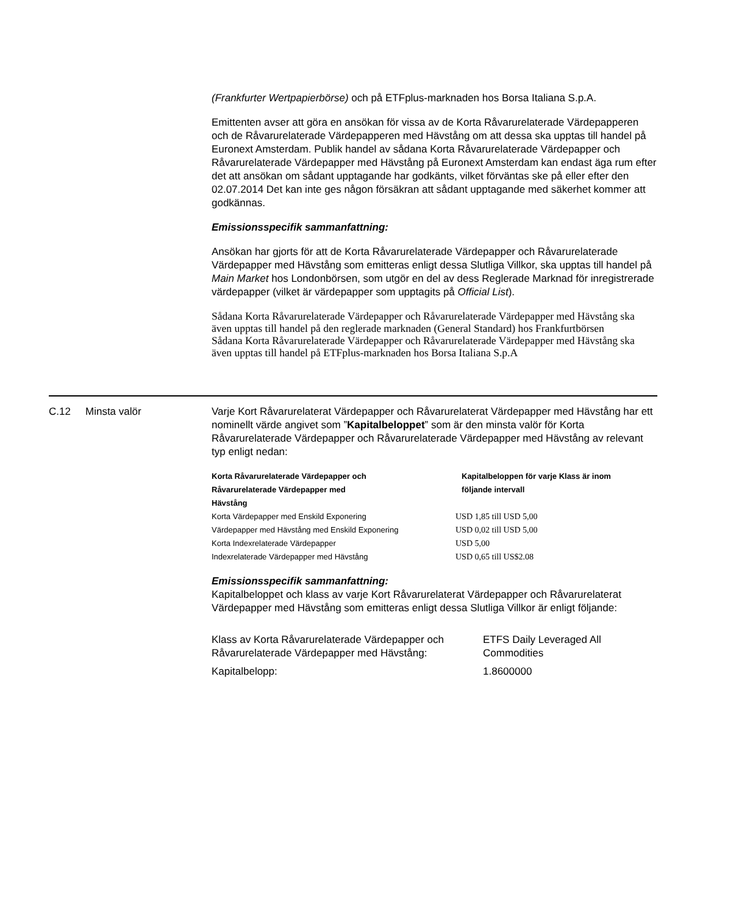(Frankfurter Wertpapierbörse) och på ETFplus-marknaden hos Borsa Italiana S.p.A.
Emittenten avser att göra en ansökan för vissa av de Korta Råvarurelaterade Värdepapperen och de Råvarurelaterade Värdepapperen med Hävstång om att dessa ska upptas till handel på Euronext Amsterdam. Publik handel av sådana Korta Råvarurelaterade Värdepapper och Råvarurelaterade Värdepapper med Hävstång på Euronext Amsterdam kan endast äga rum efter det att ansökan om sådant upptagande har godkänts, vilket förväntas ske på eller efter den 02.07.2014 Det kan inte ges någon försäkran att sådant upptagande med säkerhet kommer att godkännas.
Emissionsspecifik sammanfattning:
Ansökan har gjorts för att de Korta Råvarurelaterade Värdepapper och Råvarurelaterade Värdepapper med Hävstång som emitteras enligt dessa Slutliga Villkor, ska upptas till handel på Main Market hos Londonbörsen, som utgör en del av dess Reglerade Marknad för inregistrerade värdepapper (vilket är värdepapper som upptagits på Official List).
Sådana Korta Råvarurelaterade Värdepapper och Råvarurelaterade Värdepapper med Hävstång ska även upptas till handel på den reglerade marknaden (General Standard) hos Frankfurtbörsen
Sådana Korta Råvarurelaterade Värdepapper och Råvarurelaterade Värdepapper med Hävstång ska även upptas till handel på ETFplus-marknaden hos Borsa Italiana S.p.A
C.12 Minsta valör Varje Kort Råvarurelaterat Värdepapper och Råvarurelaterat Värdepapper med Hävstång har ett nominellt värde angivet som ”Kapitalbeloppet” som är den minsta valör för Korta Råvarurelaterade Värdepapper och Råvarurelaterade Värdepapper med Hävstång av relevant typ enligt nedan:
| Korta Råvarurelaterade Värdepapper och Råvarurelaterade Värdepapper med Hävstång | Kapitalbeloppen för varje Klass är inom följande intervall |
| --- | --- |
| Korta Värdepapper med Enskild Exponering | USD 1,85 till USD 5,00 |
| Värdepapper med Hävstång med Enskild Exponering | USD 0,02 till USD 5,00 |
| Korta Indexrelaterade Värdepapper | USD 5,00 |
| Indexrelaterade Värdepapper med Hävstång | USD 0,65 till US$2.08 |
Emissionsspecifik sammanfattning:
Kapitalbeloppet och klass av varje Kort Råvarurelaterat Värdepapper och Råvarurelaterat Värdepapper med Hävstång som emitteras enligt dessa Slutliga Villkor är enligt följande:
| Klass av Korta Råvarurelaterade Värdepapper och Råvarurelaterade Värdepapper med Hävstång: | ETFS Daily Leveraged All Commodities |
| Kapitalbelopp: | 1.8600000 |